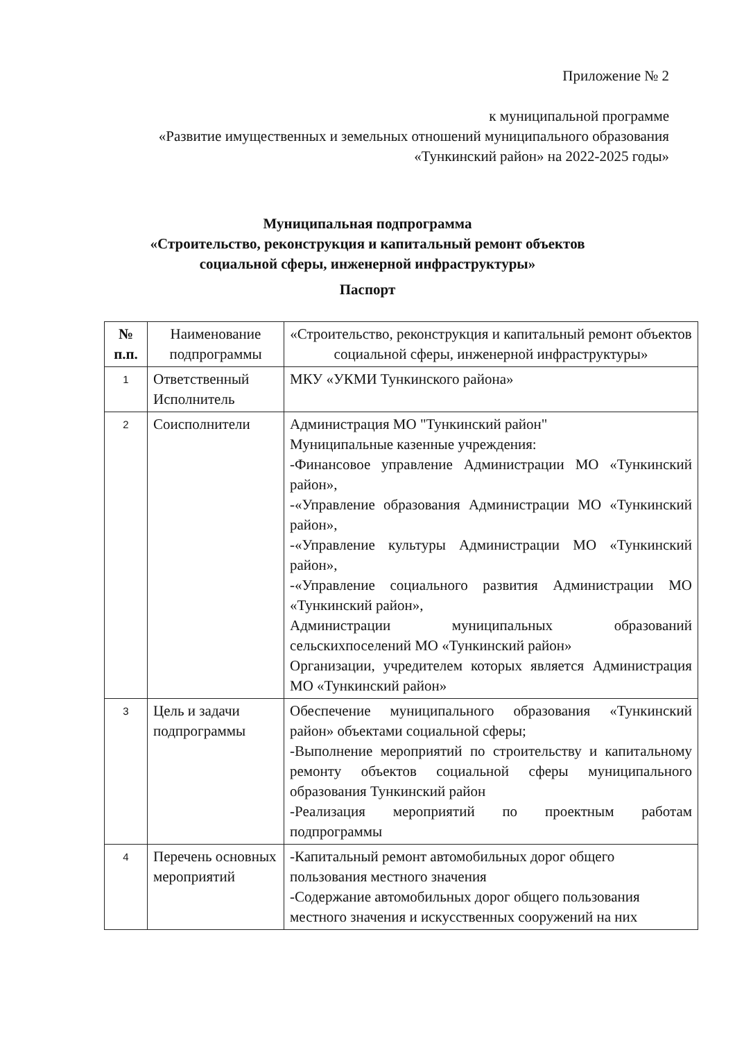Приложение № 2
к муниципальной программе
«Развитие имущественных и земельных отношений муниципального образования «Тункинский район» на 2022-2025 годы»
Муниципальная подпрограмма
«Строительство, реконструкция и капитальный ремонт объектов
социальной сферы, инженерной инфраструктуры»
Паспорт
| № п.п. | Наименование подпрограммы | «Строительство, реконструкция и капитальный ремонт объектов социальной сферы, инженерной инфраструктуры» |
| 1 | Ответственный Исполнитель | МКУ «УКМИ Тункинского района» |
| 2 | Соисполнители | Администрация МО "Тункинский район" Муниципальные казенные учреждения: -Финансовое управление Администрации МО «Тункинский район», -«Управление образования Администрации МО «Тункинский район», -«Управление культуры Администрации МО «Тункинский район», -«Управление социального развития Администрации МО «Тункинский район», Администрации муниципальных образований сельскихпоселений МО «Тункинский район» Организации, учредителем которых является Администрация МО «Тункинский район» |
| 3 | Цель и задачи подпрограммы | Обеспечение муниципального образования «Тункинский район» объектами социальной сферы; -Выполнение мероприятий по строительству и капитальному ремонту объектов социальной сферы муниципального образования Тункинский район -Реализация мероприятий по проектным работам подпрограммы |
| 4 | Перечень основных мероприятий | -Капитальный ремонт автомобильных дорог общего пользования местного значения -Содержание автомобильных дорог общего пользования местного значения и искусственных сооружений на них |